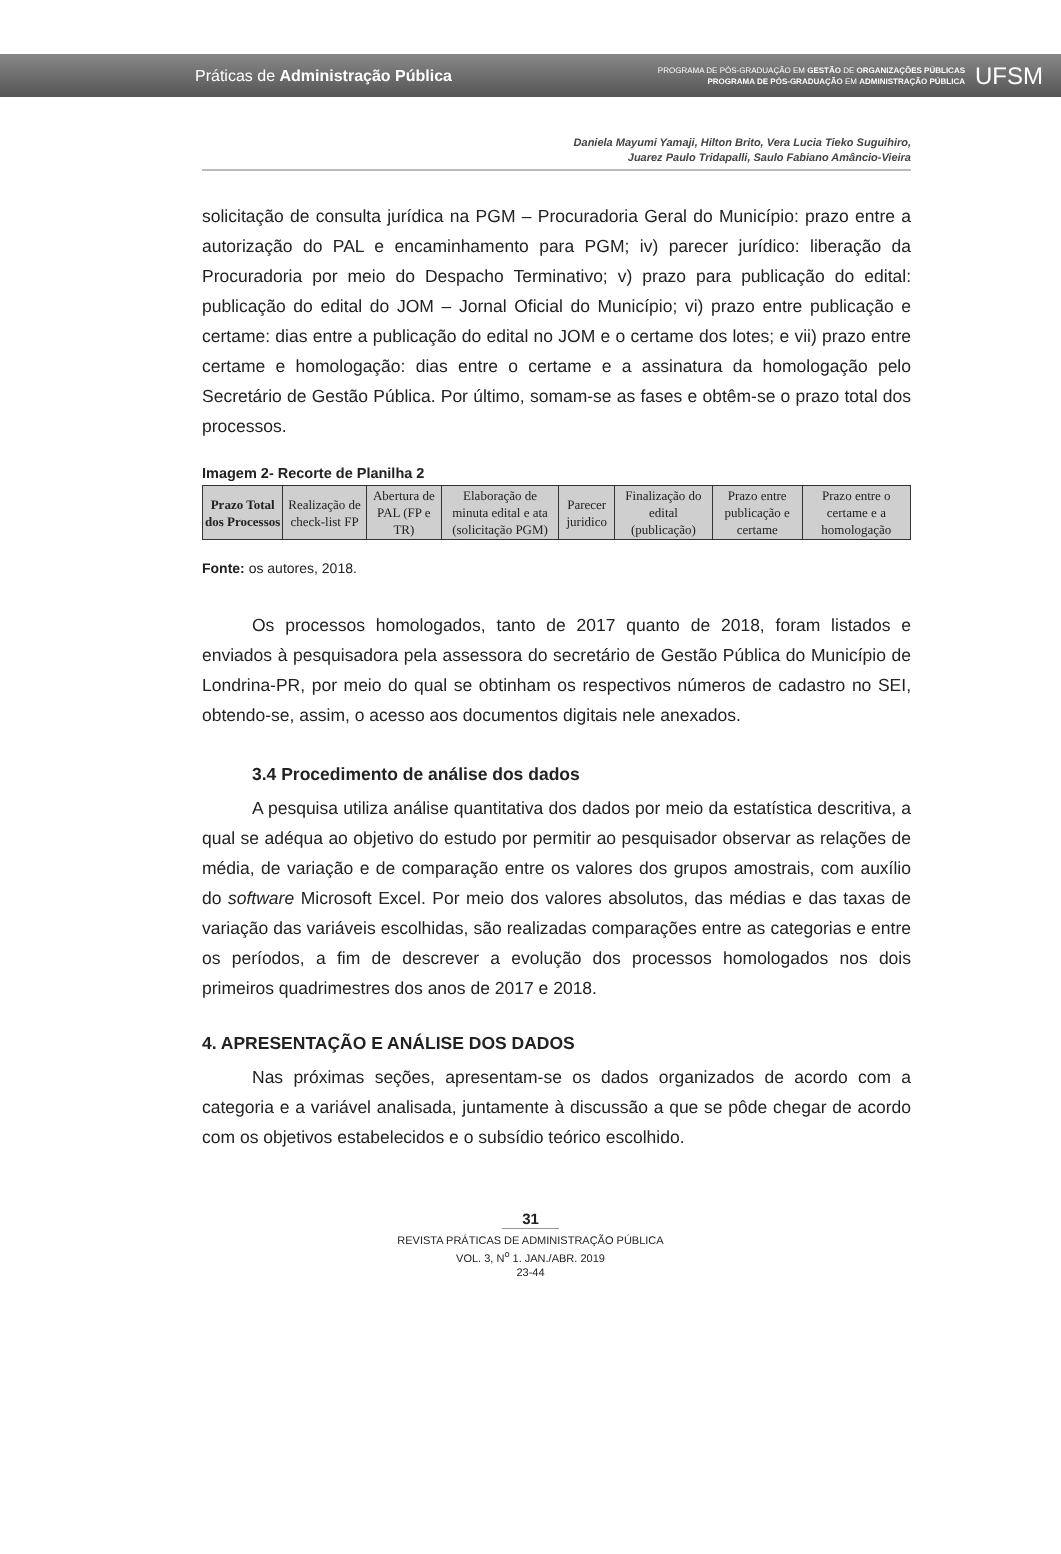Práticas de Administração Pública
PROGRAMA DE PÓS-GRADUAÇÃO EM GESTÃO DE ORGANIZAÇÕES PÚBLICAS
PROGRAMA DE PÓS-GRADUAÇÃO EM ADMINISTRAÇÃO PÚBLICA
UFSM
Daniela Mayumi Yamaji, Hilton Brito, Vera Lucia Tieko Suguihiro,
Juarez Paulo Tridapalli, Saulo Fabiano Amâncio-Vieira
solicitação de consulta jurídica na PGM – Procuradoria Geral do Município: prazo entre a autorização do PAL e encaminhamento para PGM; iv) parecer jurídico: liberação da Procuradoria por meio do Despacho Terminativo; v) prazo para publicação do edital: publicação do edital do JOM – Jornal Oficial do Município; vi) prazo entre publicação e certame: dias entre a publicação do edital no JOM e o certame dos lotes; e vii) prazo entre certame e homologação: dias entre o certame e a assinatura da homologação pelo Secretário de Gestão Pública. Por último, somam-se as fases e obtêm-se o prazo total dos processos.
Imagem 2- Recorte de Planilha 2
| Prazo Total dos Processos | Realização de check-list FP | Abertura de PAL (FP e TR) | Elaboração de minuta edital e ata (solicitação PGM) | Parecer juridico | Finalização do edital (publicação) | Prazo entre publicação e certame | Prazo entre o certame e a homologação |
Fonte: os autores, 2018.
Os processos homologados, tanto de 2017 quanto de 2018, foram listados e enviados à pesquisadora pela assessora do secretário de Gestão Pública do Município de Londrina-PR, por meio do qual se obtinham os respectivos números de cadastro no SEI, obtendo-se, assim, o acesso aos documentos digitais nele anexados.
3.4 Procedimento de análise dos dados
A pesquisa utiliza análise quantitativa dos dados por meio da estatística descritiva, a qual se adéqua ao objetivo do estudo por permitir ao pesquisador observar as relações de média, de variação e de comparação entre os valores dos grupos amostrais, com auxílio do software Microsoft Excel. Por meio dos valores absolutos, das médias e das taxas de variação das variáveis escolhidas, são realizadas comparações entre as categorias e entre os períodos, a fim de descrever a evolução dos processos homologados nos dois primeiros quadrimestres dos anos de 2017 e 2018.
4. APRESENTAÇÃO E ANÁLISE DOS DADOS
Nas próximas seções, apresentam-se os dados organizados de acordo com a categoria e a variável analisada, juntamente à discussão a que se pôde chegar de acordo com os objetivos estabelecidos e o subsídio teórico escolhido.
31
REVISTA PRÁTICAS DE ADMINISTRAÇÃO PÚBLICA
VOL. 3, N<sup>o</sup> 1. JAN./ABR. 2019
23-44